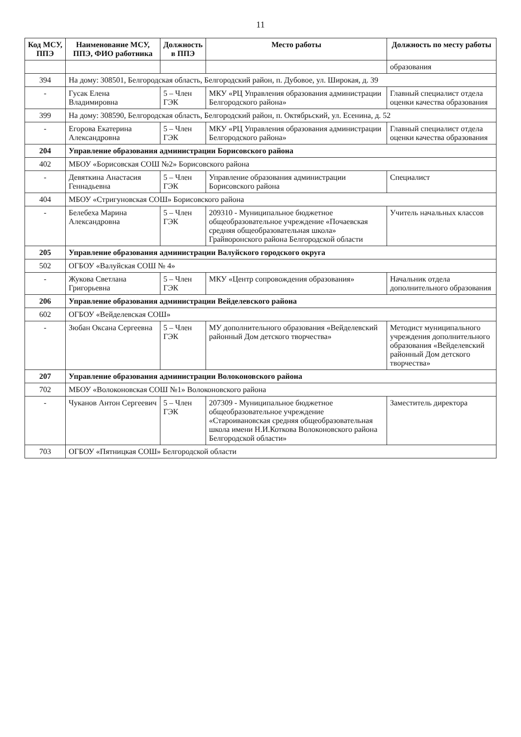11
| Код МСУ, ППЭ | Наименование МСУ, ППЭ, ФИО работника | Должность в ППЭ | Место работы | Должность по месту работы |
| --- | --- | --- | --- | --- |
| | | | | образования |
| 394 | На дому: 308501, Белгородская область, Белгородский район, п. Дубовое, ул. Широкая, д. 39 | | | |
| - | Гусак Елена Владимировна | 5 – Член ГЭК | МКУ «РЦ Управления образования администрации Белгородского района» | Главный специалист отдела оценки качества образования |
| 399 | На дому: 308590, Белгородская область, Белгородский район, п. Октябрьский, ул. Есенина, д. 52 | | | |
| - | Егорова Екатерина Александровна | 5 – Член ГЭК | МКУ «РЦ Управления образования администрации Белгородского района» | Главный специалист отдела оценки качества образования |
| 204 | Управление образования администрации Борисовского района | | | |
| 402 | МБОУ «Борисовская СОШ №2» Борисовского района | | | |
| - | Девяткина Анастасия Геннадьевна | 5 – Член ГЭК | Управление образования администрации Борисовского района | Специалист |
| 404 | МБОУ «Стригуновская СОШ» Борисовского района | | | |
| - | Белебеха Марина Александровна | 5 – Член ГЭК | 209310 - Муниципальное бюджетное общеобразовательное учреждение «Почаевская средняя общеобразовательная школа» Грайворонского района Белгородской области | Учитель начальных классов |
| 205 | Управление образования администрации Валуйского городского округа | | | |
| 502 | ОГБОУ «Валуйская СОШ № 4» | | | |
| - | Жукова Светлана Григорьевна | 5 – Член ГЭК | МКУ «Центр сопровождения образования» | Начальник отдела дополнительного образования |
| 206 | Управление образования администрации Вейделевского района | | | |
| 602 | ОГБОУ «Вейделевская СОШ» | | | |
| - | Зюбан Оксана Сергеевна | 5 – Член ГЭК | МУ дополнительного образования «Вейделевский районный Дом детского творчества» | Методист муниципального учреждения дополнительного образования «Вейделевский районный Дом детского творчества» |
| 207 | Управление образования администрации Волоконовского района | | | |
| 702 | МБОУ «Волоконовская СОШ №1» Волоконовского района | | | |
| - | Чуканов Антон Сергеевич | 5 – Член ГЭК | 207309 - Муниципальное бюджетное общеобразовательное учреждение «Староивановская средняя общеобразовательная школа имени Н.И.Коткова Волоконовского района Белгородской области» | Заместитель директора |
| 703 | ОГБОУ «Пятницкая СОШ» Белгородской области | | | |